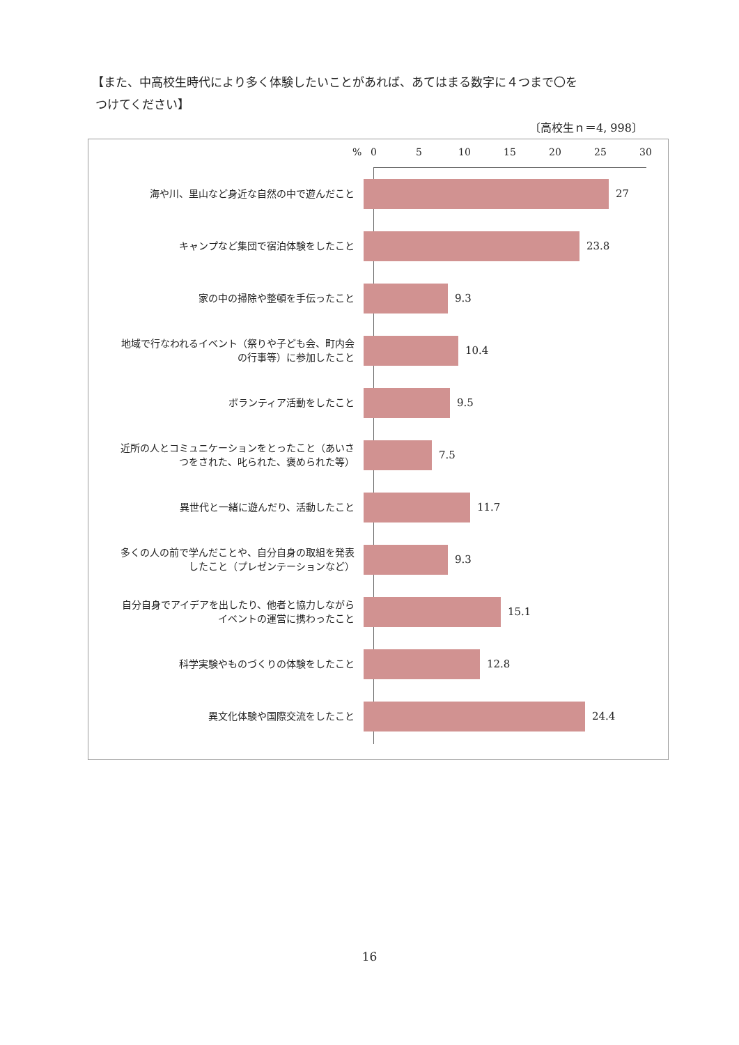【また、中高校生時代により多く体験したいことがあれば、あてはまる数字に４つまで〇を
つけてください】
〔高校生ｎ＝4, 998〕
% 0 5 10 15 20 25 30
海や川、里山など身近な自然の中で遊んだこと
27
キャンプなど集団で宿泊体験をしたこと
23.8
家の中の掃除や整頓を手伝ったこと
9.3
地域で行なわれるイベント（祭りや子ども会、町内会
の行事等）に参加したこと
10.4
ボランティア活動をしたこと
9.5
近所の人とコミュニケーションをとったこと（あいさ
つをされた、叱られた、褒められた等）
7.5
異世代と一緒に遊んだり、活動したこと
11.7
多くの人の前で学んだことや、自分自身の取組を発表
したこと（プレゼンテーションなど）
9.3
自分自身でアイデアを出したり、他者と協力しながら
イベントの運営に携わったこと
15.1
科学実験やものづくりの体験をしたこと
12.8
異文化体験や国際交流をしたこと
24.4
16